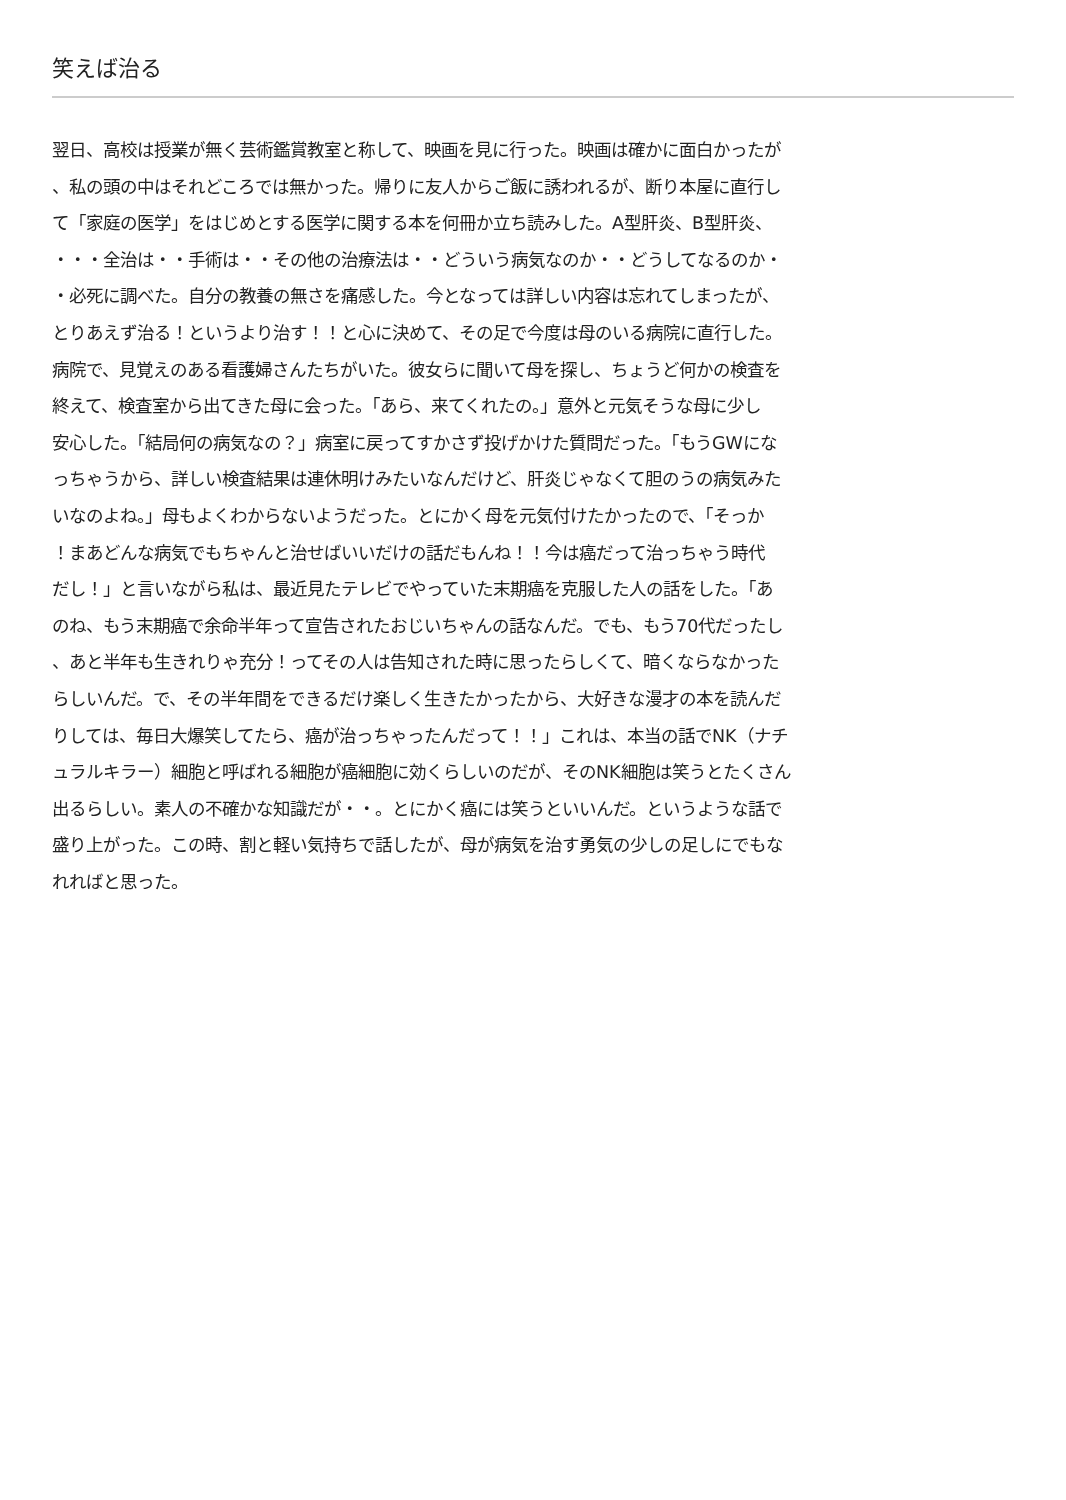笑えば治る
翌日、高校は授業が無く芸術鑑賞教室と称して、映画を見に行った。映画は確かに面白かったが
、私の頭の中はそれどころでは無かった。帰りに友人からご飯に誘われるが、断り本屋に直行し
て「家庭の医学」をはじめとする医学に関する本を何冊か立ち読みした。A型肝炎、B型肝炎、
・・・全治は・・手術は・・その他の治療法は・・どういう病気なのか・・どうしてなるのか・
・必死に調べた。自分の教養の無さを痛感した。今となっては詳しい内容は忘れてしまったが、
とりあえず治る！というより治す！！と心に決めて、その足で今度は母のいる病院に直行した。
病院で、見覚えのある看護婦さんたちがいた。彼女らに聞いて母を探し、ちょうど何かの検査を
終えて、検査室から出てきた母に会った。「あら、来てくれたの。」意外と元気そうな母に少し
安心した。「結局何の病気なの？」病室に戻ってすかさず投げかけた質問だった。「もうGWにな
っちゃうから、詳しい検査結果は連休明けみたいなんだけど、肝炎じゃなくて胆のうの病気みた
いなのよね。」母もよくわからないようだった。とにかく母を元気付けたかったので、「そっか
！まあどんな病気でもちゃんと治せばいいだけの話だもんね！！今は癌だって治っちゃう時代
だし！」と言いながら私は、最近見たテレビでやっていた末期癌を克服した人の話をした。「あ
のね、もう末期癌で余命半年って宣告されたおじいちゃんの話なんだ。でも、もう70代だったし
、あと半年も生きれりゃ充分！ってその人は告知された時に思ったらしくて、暗くならなかった
らしいんだ。で、その半年間をできるだけ楽しく生きたかったから、大好きな漫才の本を読んだ
りしては、毎日大爆笑してたら、癌が治っちゃったんだって！！」これは、本当の話でNK（ナチ
ュラルキラー）細胞と呼ばれる細胞が癌細胞に効くらしいのだが、そのNK細胞は笑うとたくさん
出るらしい。素人の不確かな知識だが・・。とにかく癌には笑うといいんだ。というような話で
盛り上がった。この時、割と軽い気持ちで話したが、母が病気を治す勇気の少しの足しにでもな
れればと思った。